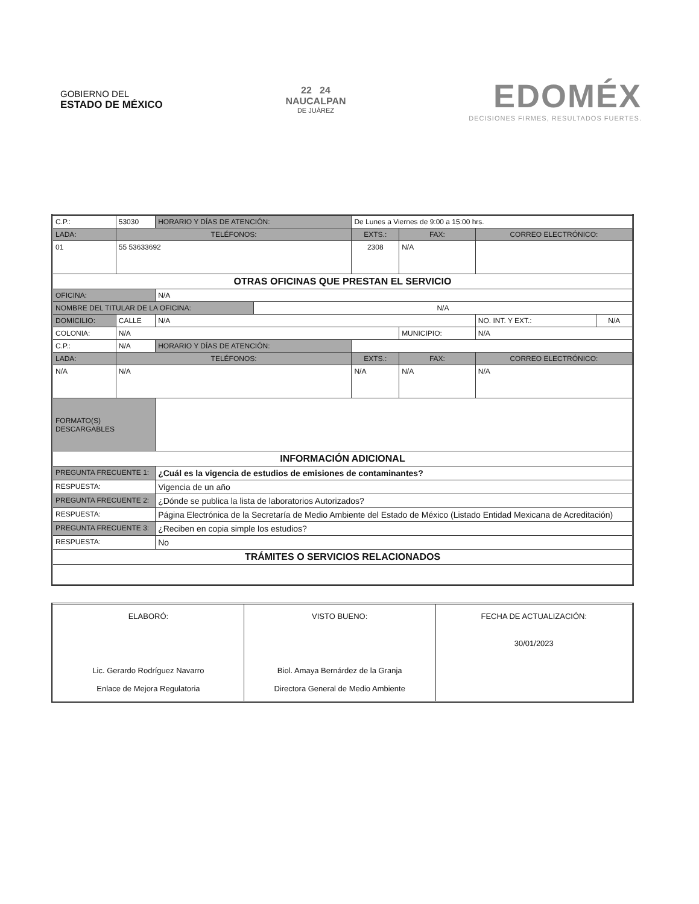GOBIERNO DEL
ESTADO DE MÉXICO
22 24
NAUCALPAN
DE JUÁREZ
EDOMÉX
DECISIONES FIRMES, RESULTADOS FUERTES.
| C.P.: | 53030 | HORARIO Y DÍAS DE ATENCIÓN: | | De Lunes a Viernes de 9:00 a 15:00 hrs. | | | |
| LADA: | TELÉFONOS: | | | EXTS.: | FAX: | CORREO ELECTRÓNICO: | |
| 01 | 55 53633692 | | | 2308 | N/A | | |
| OTRAS OFICINAS QUE PRESTAN EL SERVICIO | | | | | | | |
| OFICINA: | | N/A | | | | | |
| NOMBRE DEL TITULAR DE LA OFICINA: | | | N/A | | | | |
| DOMICILIO: | CALLE | N/A | | | | NO. INT. Y EXT.: | N/A |
| COLONIA: | N/A | | | | MUNICIPIO: | N/A | |
| C.P.: | N/A | HORARIO Y DÍAS DE ATENCIÓN: | | | | | |
| LADA: | TELÉFONOS: | | | EXTS.: | FAX: | CORREO ELECTRÓNICO: | |
| N/A | N/A | | | N/A | N/A | N/A | |
| FORMATO(S) DESCARGABLES | | | | | | | |
| INFORMACIÓN ADICIONAL | | | | | | | |
| PREGUNTA FRECUENTE 1: | | ¿Cuál es la vigencia de estudios de emisiones de contaminantes? | | | | | |
| RESPUESTA: | | Vigencia de un año | | | | | |
| PREGUNTA FRECUENTE 2: | | ¿Dónde se publica la lista de laboratorios Autorizados? | | | | | |
| RESPUESTA: | | Página Electrónica de la Secretaría de Medio Ambiente del Estado de México (Listado Entidad Mexicana de Acreditación) | | | | | |
| PREGUNTA FRECUENTE 3: | | ¿Reciben en copia simple los estudios? | | | | | |
| RESPUESTA: | | No | | | | | |
| TRÁMITES O SERVICIOS RELACIONADOS | | | | | | | |
| ELABORÓ: Lic. Gerardo Rodríguez Navarro Enlace de Mejora Regulatoria | VISTO BUENO: Biol. Amaya Bernárdez de la Granja Directora General de Medio Ambiente | FECHA DE ACTUALIZACIÓN: 30/01/2023 |